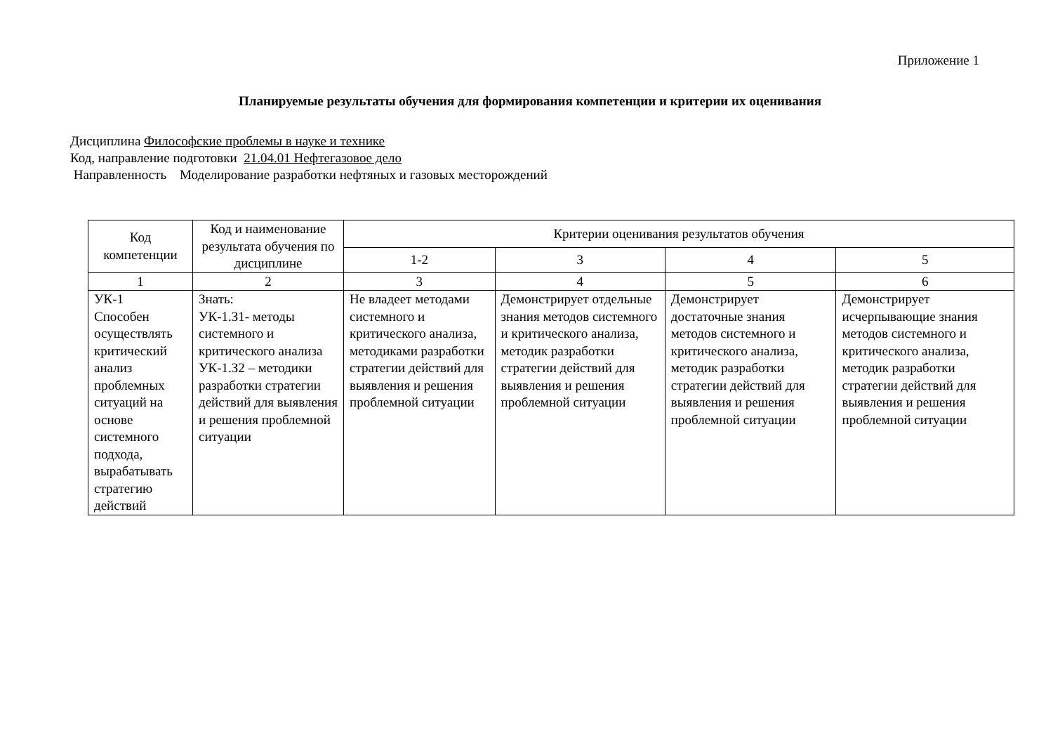Приложение 1
Планируемые результаты обучения для формирования компетенции и критерии их оценивания
Дисциплина Философские проблемы в науке и технике
Код, направление подготовки 21.04.01 Нефтегазовое дело
Направленность Моделирование разработки нефтяных и газовых месторождений
| Код компетенции | Код и наименование результата обучения по дисциплине | Критерии оценивания результатов обучения | | | |
| --- | --- | --- | --- | --- | --- |
| | | 1-2 | 3 | 4 | 5 |
| 1 | 2 | 3 | 4 | 5 | 6 |
| УК-1 Способен осуществлять критический анализ проблемных ситуаций на основе системного подхода, вырабатывать стратегию действий | Знать: УК-1.З1- методы системного и критического анализа УК-1.З2 – методики разработки стратегии действий для выявления и решения проблемной ситуации | Не владеет методами системного и критического анализа, методиками разработки стратегии действий для выявления и решения проблемной ситуации | Демонстрирует отдельные знания методов системного и критического анализа, методик разработки стратегии действий для выявления и решения проблемной ситуации | Демонстрирует достаточные знания методов системного и критического анализа, методик разработки стратегии действий для выявления и решения проблемной ситуации | Демонстрирует исчерпывающие знания методов системного и критического анализа, методик разработки стратегии действий для выявления и решения проблемной ситуации |